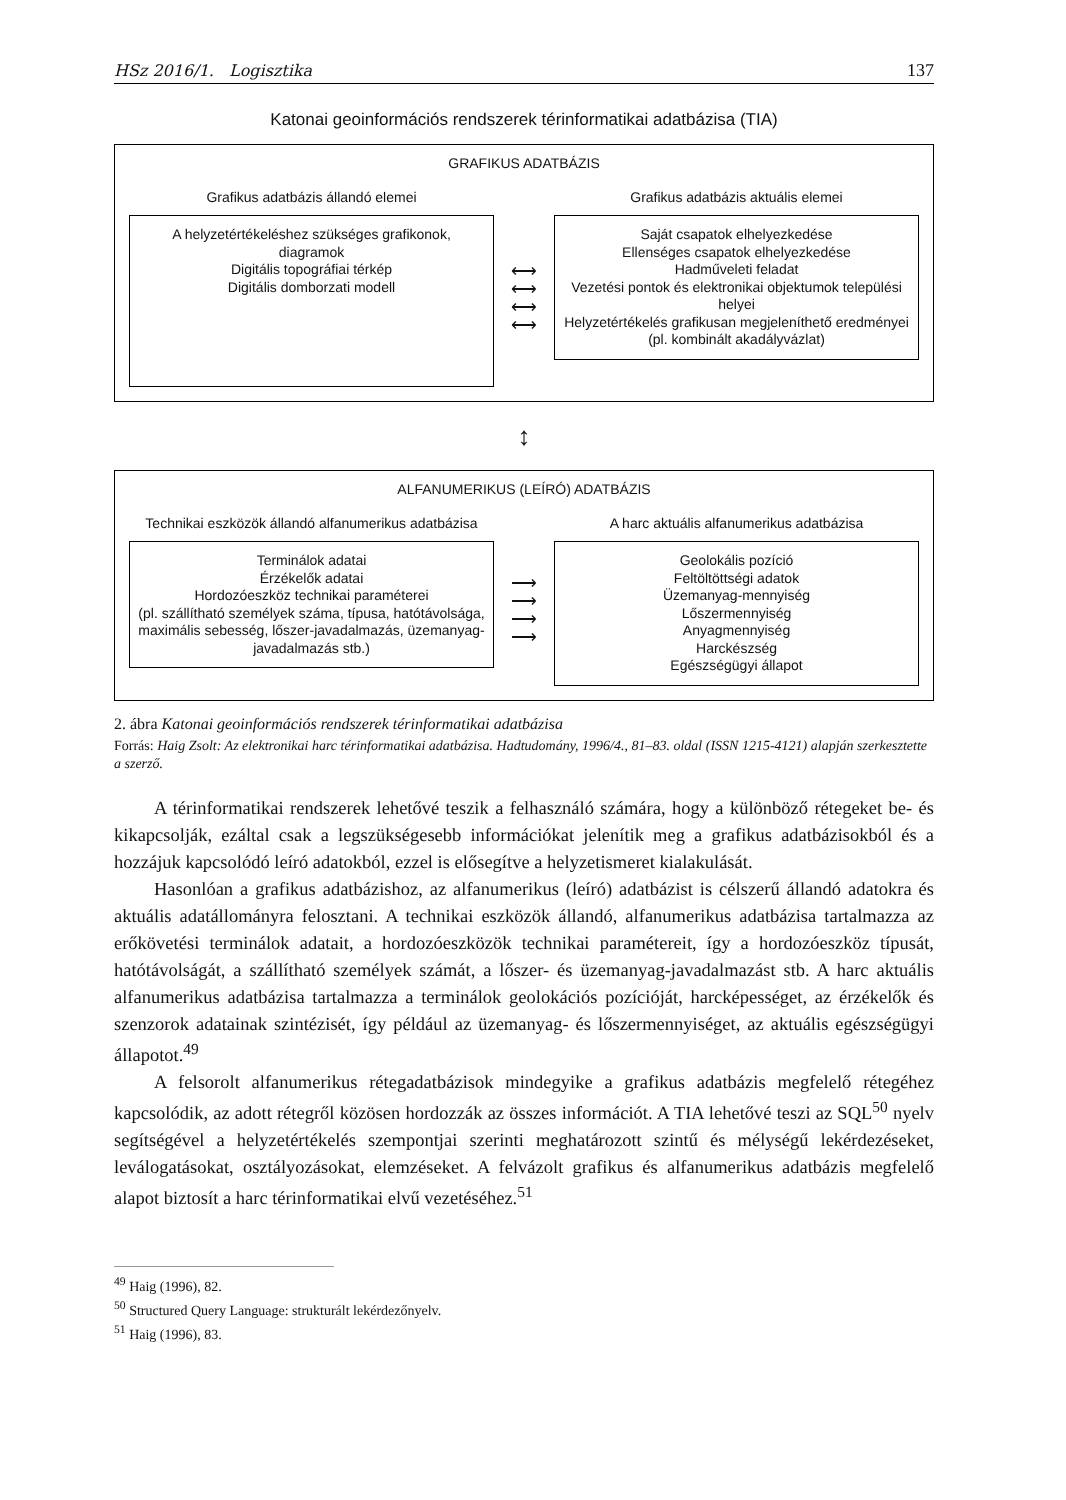HSz 2016/1. Logisztika 137
Katonai geoinformációs rendszerek térinformatikai adatbázisa (TIA)
GRAFIKUS ADATBÁZIS
Grafikus adatbázis állandó elemei
A helyzetértékeléshez szükséges grafikonok, diagramok
Digitális topográfiai térkép
Digitális domborzati modell
⟷
⟷
⟷
⟷
Grafikus adatbázis aktuális elemei
Saját csapatok elhelyezkedése
Ellenséges csapatok elhelyezkedése
Hadműveleti feladat
Vezetési pontok és elektronikai objektumok települési helyei
Helyzetértékelés grafikusan megjeleníthető eredményei (pl. kombinált akadályvázlat)
↕
ALFANUMERIKUS (LEÍRÓ) ADATBÁZIS
Technikai eszközök állandó alfanumerikus adatbázisa
Terminálok adatai
Érzékelők adatai
Hordozóeszköz technikai paraméterei
(pl. szállítható személyek száma, típusa, hatótávolsága, maximális sebesség, lőszer-javadalmazás, üzemanyag-javadalmazás stb.)
⟶
⟶
⟶
⟶
A harc aktuális alfanumerikus adatbázisa
Geolokális pozíció
Feltöltöttségi adatok
Üzemanyag-mennyiség
Lőszermennyiség
Anyagmennyiség
Harckészség
Egészségügyi állapot
2. ábra Katonai geoinformációs rendszerek térinformatikai adatbázisa
Forrás: Haig Zsolt: Az elektronikai harc térinformatikai adatbázisa. Hadtudomány, 1996/4., 81–83. oldal (ISSN 1215-4121) alapján szerkesztette a szerző.
A térinformatikai rendszerek lehetővé teszik a felhasználó számára, hogy a különböző rétegeket be- és kikapcsolják, ezáltal csak a legszükségesebb információkat jelenítik meg a grafikus adatbázisokból és a hozzájuk kapcsolódó leíró adatokból, ezzel is elősegítve a helyzetismeret kialakulását.
Hasonlóan a grafikus adatbázishoz, az alfanumerikus (leíró) adatbázist is célszerű állandó adatokra és aktuális adatállományra felosztani. A technikai eszközök állandó, alfanumerikus adatbázisa tartalmazza az erőkövetési terminálok adatait, a hordozóeszközök technikai paramétereit, így a hordozóeszköz típusát, hatótávolságát, a szállítható személyek számát, a lőszer- és üzemanyag-javadalmazást stb. A harc aktuális alfanumerikus adatbázisa tartalmazza a terminálok geolokációs pozícióját, harcképességet, az érzékelők és szenzorok adatainak szintézisét, így például az üzemanyag- és lőszermennyiséget, az aktuális egészségügyi állapotot.<sup>49</sup>
A felsorolt alfanumerikus rétegadatbázisok mindegyike a grafikus adatbázis megfelelő rétegéhez kapcsolódik, az adott rétegről közösen hordozzák az összes információt. A TIA lehetővé teszi az SQL<sup>50</sup> nyelv segítségével a helyzetértékelés szempontjai szerinti meghatározott szintű és mélységű lekérdezéseket, leválogatásokat, osztályozásokat, elemzéseket. A felvázolt grafikus és alfanumerikus adatbázis megfelelő alapot biztosít a harc térinformatikai elvű vezetéséhez.<sup>51</sup>
<sup>49</sup> Haig (1996), 82.
<sup>50</sup> Structured Query Language: strukturált lekérdezőnyelv.
<sup>51</sup> Haig (1996), 83.